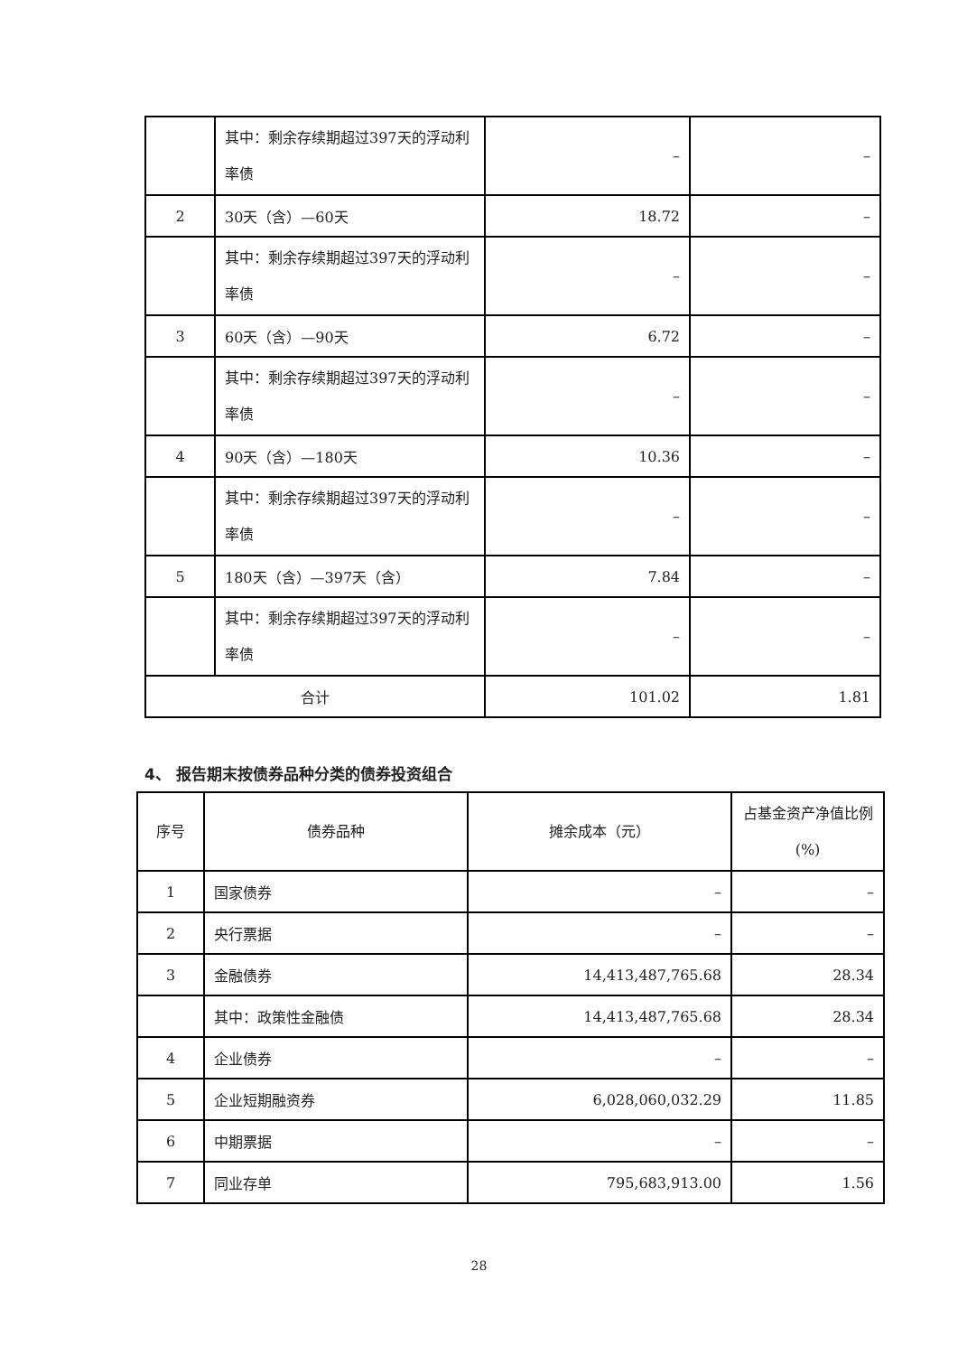| | 其中：剩余存续期超过397天的浮动利率债 | – | – |
| 2 | 30天（含）—60天 | 18.72 | – |
| | 其中：剩余存续期超过397天的浮动利率债 | – | – |
| 3 | 60天（含）—90天 | 6.72 | – |
| | 其中：剩余存续期超过397天的浮动利率债 | – | – |
| 4 | 90天（含）—180天 | 10.36 | – |
| | 其中：剩余存续期超过397天的浮动利率债 | – | – |
| 5 | 180天（含）—397天（含） | 7.84 | – |
| | 其中：剩余存续期超过397天的浮动利率债 | – | – |
| 合计 | | 101.02 | 1.81 |
4、 报告期末按债券品种分类的债券投资组合
| 序号 | 债券品种 | 摊余成本（元） | 占基金资产净值比例(%) |
| 1 | 国家债券 | – | – |
| 2 | 央行票据 | – | – |
| 3 | 金融债券 | 14,413,487,765.68 | 28.34 |
| | 其中：政策性金融债 | 14,413,487,765.68 | 28.34 |
| 4 | 企业债券 | – | – |
| 5 | 企业短期融资券 | 6,028,060,032.29 | 11.85 |
| 6 | 中期票据 | – | – |
| 7 | 同业存单 | 795,683,913.00 | 1.56 |
28